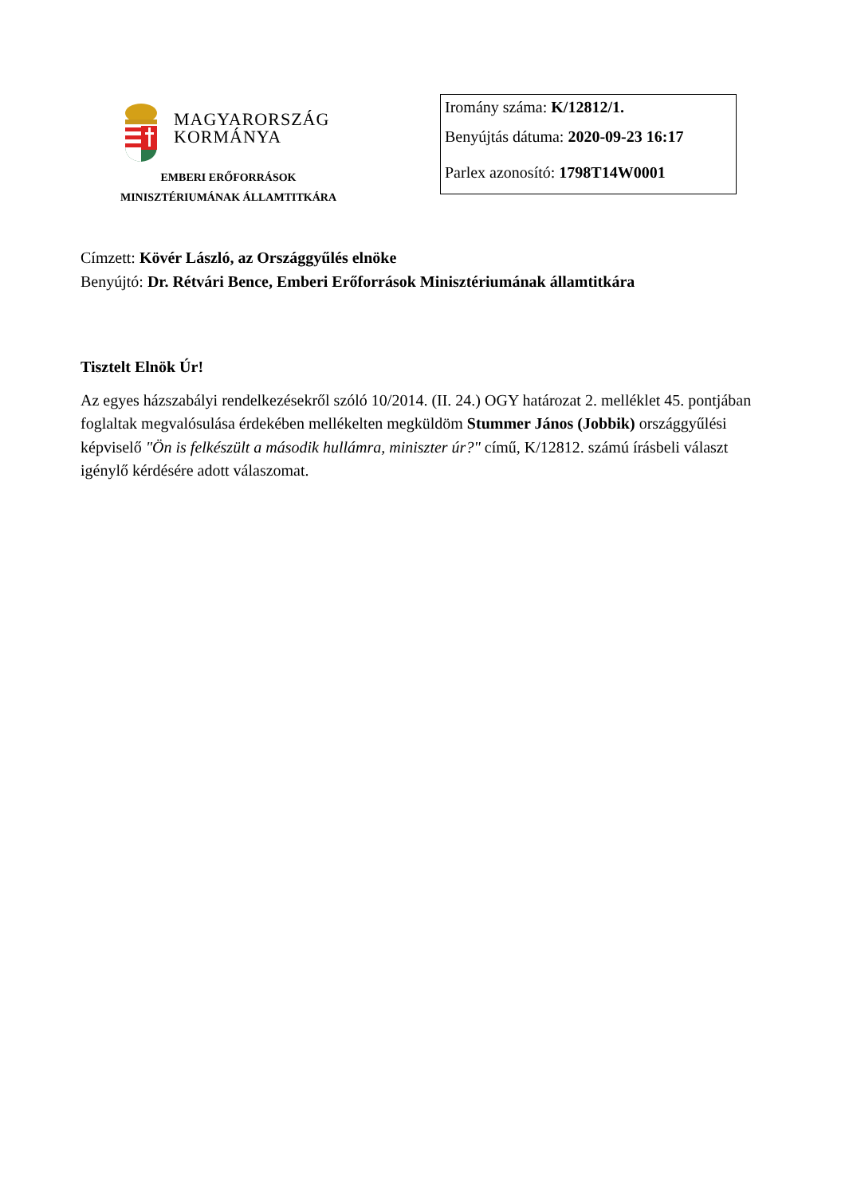MAGYARORSZÁG
KORMÁNYA
EMBERI ERŐFORRÁSOK
MINISZTÉRIUMÁNAK ÁLLAMTITKÁRA
Iromány száma: K/12812/1.
Benyújtás dátuma: 2020-09-23 16:17
Parlex azonosító: 1798T14W0001
Címzett: Kövér László, az Országgyűlés elnöke
Benyújtó: Dr. Rétvári Bence, Emberi Erőforrások Minisztériumának államtitkára
Tisztelt Elnök Úr!
Az egyes házszabályi rendelkezésekről szóló 10/2014. (II. 24.) OGY határozat 2. melléklet 45. pontjában foglaltak megvalósulása érdekében mellékelten megküldöm Stummer János (Jobbik) országgyűlési képviselő "Ön is felkészült a második hullámra, miniszter úr?" című, K/12812. számú írásbeli választ igénylő kérdésére adott válaszomat.